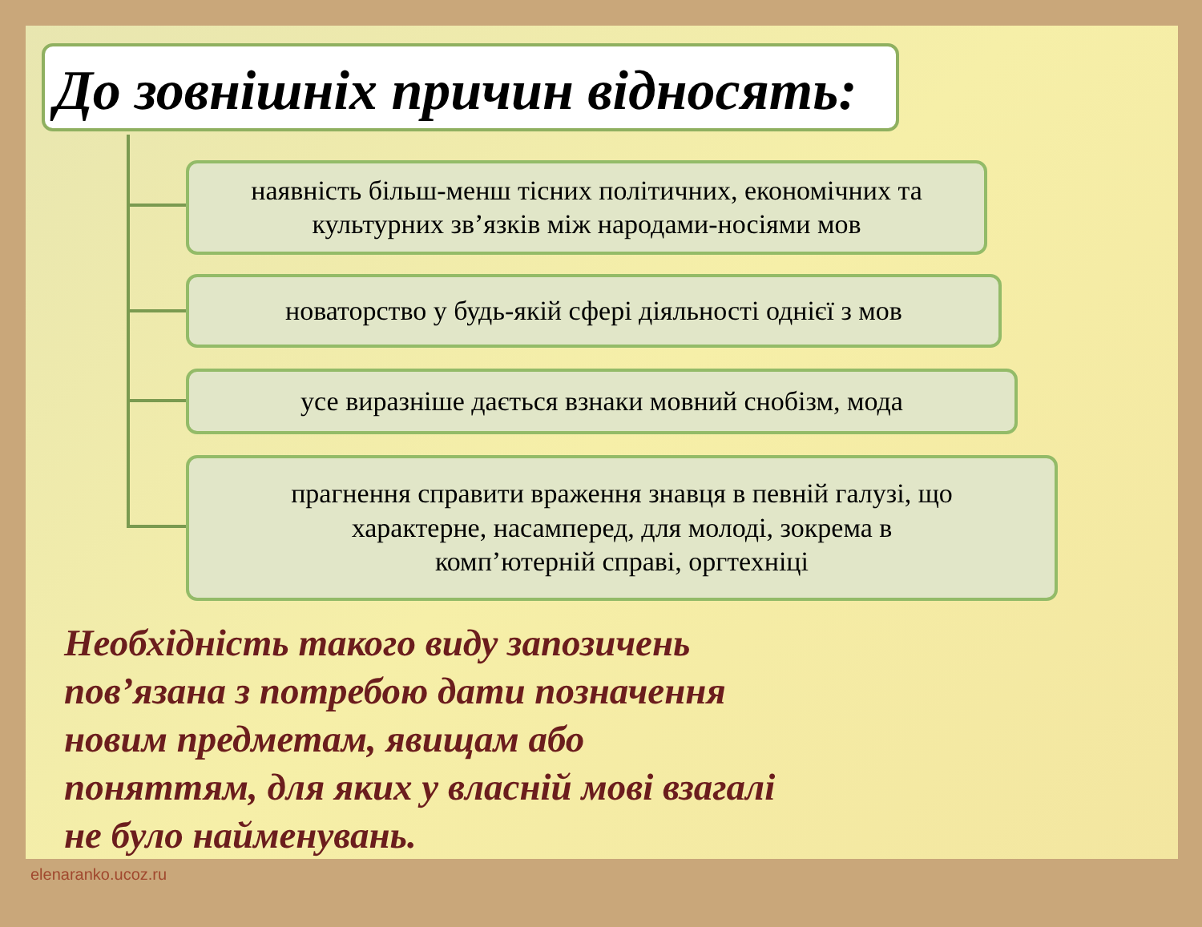До зовнішніх причин відносять:
наявність більш-менш тісних політичних, економічних та
культурних зв’язків між народами-носіями мов
новаторство у будь-якій сфері діяльності однієї з мов
усе виразніше дається взнаки мовний снобізм, мода
прагнення справити враження знавця в певній галузі, що
характерне, насамперед, для молоді, зокрема в
комп’ютерній справі, оргтехніці
Необхідність такого виду запозичень пов’язана з потребою дати позначення новим предметам, явищам або поняттям, для яких у власній мові взагалі не було найменувань.
elenaranko.ucoz.ru